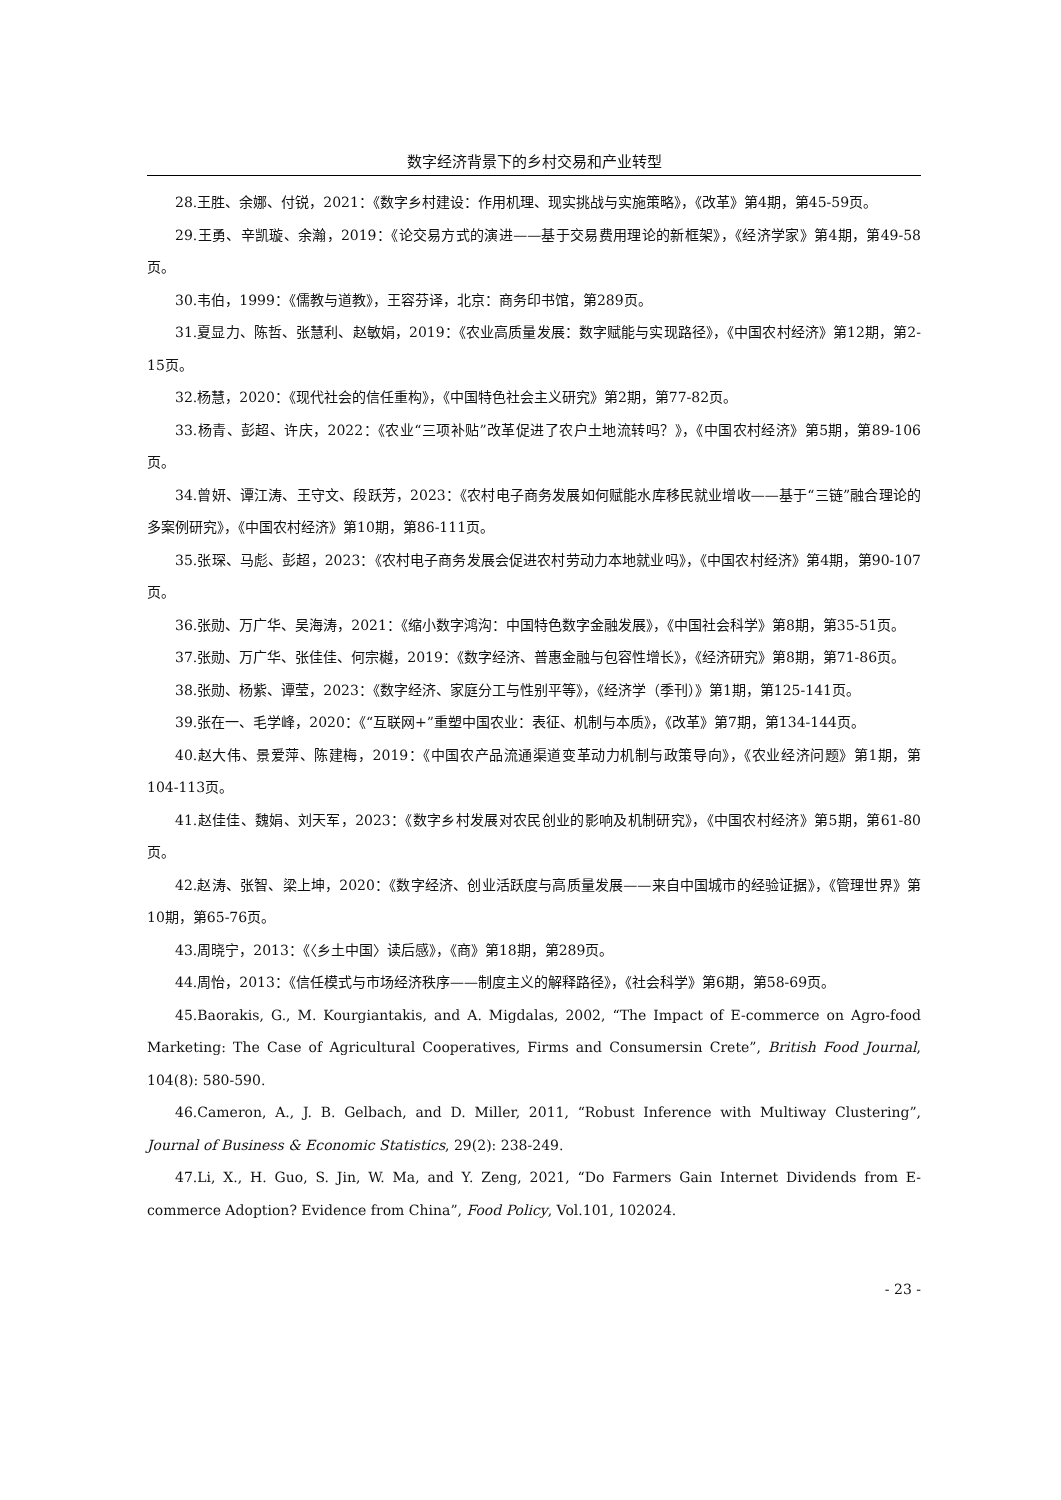数字经济背景下的乡村交易和产业转型
28.王胜、余娜、付锐，2021：《数字乡村建设：作用机理、现实挑战与实施策略》，《改革》第4期，第45-59页。
29.王勇、辛凯璇、余瀚，2019：《论交易方式的演进——基于交易费用理论的新框架》，《经济学家》第4期，第49-58页。
30.韦伯，1999：《儒教与道教》，王容芬译，北京：商务印书馆，第289页。
31.夏显力、陈哲、张慧利、赵敏娟，2019：《农业高质量发展：数字赋能与实现路径》，《中国农村经济》第12期，第2-15页。
32.杨慧，2020：《现代社会的信任重构》，《中国特色社会主义研究》第2期，第77-82页。
33.杨青、彭超、许庆，2022：《农业“三项补贴”改革促进了农户土地流转吗？》，《中国农村经济》第5期，第89-106页。
34.曾妍、谭江涛、王守文、段跃芳，2023：《农村电子商务发展如何赋能水库移民就业增收——基于“三链”融合理论的多案例研究》，《中国农村经济》第10期，第86-111页。
35.张琛、马彪、彭超，2023：《农村电子商务发展会促进农村劳动力本地就业吗》，《中国农村经济》第4期，第90-107页。
36.张勋、万广华、吴海涛，2021：《缩小数字鸿沟：中国特色数字金融发展》，《中国社会科学》第8期，第35-51页。
37.张勋、万广华、张佳佳、何宗樾，2019：《数字经济、普惠金融与包容性增长》，《经济研究》第8期，第71-86页。
38.张勋、杨紫、谭莹，2023：《数字经济、家庭分工与性别平等》，《经济学（季刊）》第1期，第125-141页。
39.张在一、毛学峰，2020：《“互联网+”重塑中国农业：表征、机制与本质》，《改革》第7期，第134-144页。
40.赵大伟、景爱萍、陈建梅，2019：《中国农产品流通渠道变革动力机制与政策导向》，《农业经济问题》第1期，第104-113页。
41.赵佳佳、魏娟、刘天军，2023：《数字乡村发展对农民创业的影响及机制研究》，《中国农村经济》第5期，第61-80页。
42.赵涛、张智、梁上坤，2020：《数字经济、创业活跃度与高质量发展——来自中国城市的经验证据》，《管理世界》第10期，第65-76页。
43.周晓宁，2013：《〈乡土中国〉读后感》，《商》第18期，第289页。
44.周怡，2013：《信任模式与市场经济秩序——制度主义的解释路径》，《社会科学》第6期，第58-69页。
45.Baorakis, G., M. Kourgiantakis, and A. Migdalas, 2002, “The Impact of E-commerce on Agro-food Marketing: The Case of Agricultural Cooperatives, Firms and Consumersin Crete”, British Food Journal, 104(8): 580-590.
46.Cameron, A., J. B. Gelbach, and D. Miller, 2011, “Robust Inference with Multiway Clustering”, Journal of Business & Economic Statistics, 29(2): 238-249.
47.Li, X., H. Guo, S. Jin, W. Ma, and Y. Zeng, 2021, “Do Farmers Gain Internet Dividends from E-commerce Adoption? Evidence from China”, Food Policy, Vol.101, 102024.
- 23 -